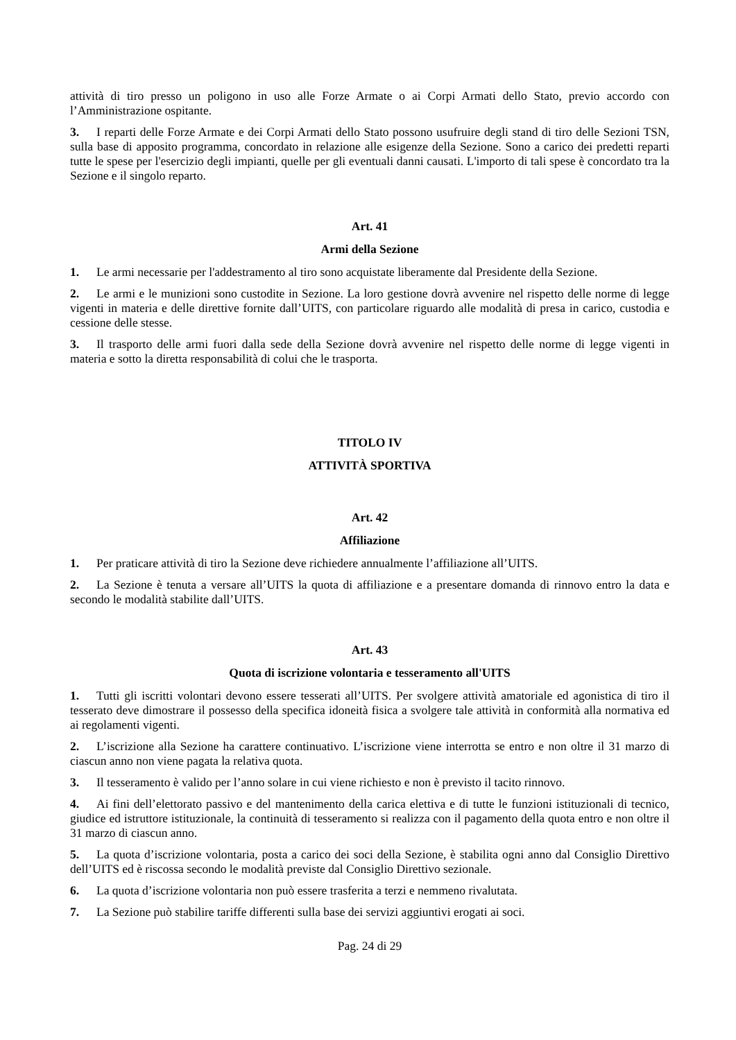attività di tiro presso un poligono in uso alle Forze Armate o ai Corpi Armati dello Stato, previo accordo con l’Amministrazione ospitante.
3. I reparti delle Forze Armate e dei Corpi Armati dello Stato possono usufruire degli stand di tiro delle Sezioni TSN, sulla base di apposito programma, concordato in relazione alle esigenze della Sezione. Sono a carico dei predetti reparti tutte le spese per l'esercizio degli impianti, quelle per gli eventuali danni causati. L'importo di tali spese è concordato tra la Sezione e il singolo reparto.
Art. 41
Armi della Sezione
1. Le armi necessarie per l'addestramento al tiro sono acquistate liberamente dal Presidente della Sezione.
2. Le armi e le munizioni sono custodite in Sezione. La loro gestione dovrà avvenire nel rispetto delle norme di legge vigenti in materia e delle direttive fornite dall’UITS, con particolare riguardo alle modalità di presa in carico, custodia e cessione delle stesse.
3. Il trasporto delle armi fuori dalla sede della Sezione dovrà avvenire nel rispetto delle norme di legge vigenti in materia e sotto la diretta responsabilità di colui che le trasporta.
TITOLO IV
ATTIVITÀ SPORTIVA
Art. 42
Affiliazione
1. Per praticare attività di tiro la Sezione deve richiedere annualmente l’affiliazione all’UITS.
2. La Sezione è tenuta a versare all’UITS la quota di affiliazione e a presentare domanda di rinnovo entro la data e secondo le modalità stabilite dall’UITS.
Art. 43
Quota di iscrizione volontaria e tesseramento all'UITS
1. Tutti gli iscritti volontari devono essere tesserati all’UITS. Per svolgere attività amatoriale ed agonistica di tiro il tesserato deve dimostrare il possesso della specifica idoneità fisica a svolgere tale attività in conformità alla normativa ed ai regolamenti vigenti.
2. L’iscrizione alla Sezione ha carattere continuativo. L’iscrizione viene interrotta se entro e non oltre il 31 marzo di ciascun anno non viene pagata la relativa quota.
3. Il tesseramento è valido per l’anno solare in cui viene richiesto e non è previsto il tacito rinnovo.
4. Ai fini dell’elettorato passivo e del mantenimento della carica elettiva e di tutte le funzioni istituzionali di tecnico, giudice ed istruttore istituzionale, la continuità di tesseramento si realizza con il pagamento della quota entro e non oltre il 31 marzo di ciascun anno.
5. La quota d’iscrizione volontaria, posta a carico dei soci della Sezione, è stabilita ogni anno dal Consiglio Direttivo dell’UITS ed è riscossa secondo le modalità previste dal Consiglio Direttivo sezionale.
6. La quota d’iscrizione volontaria non può essere trasferita a terzi e nemmeno rivalutata.
7. La Sezione può stabilire tariffe differenti sulla base dei servizi aggiuntivi erogati ai soci.
Pag. 24 di 29